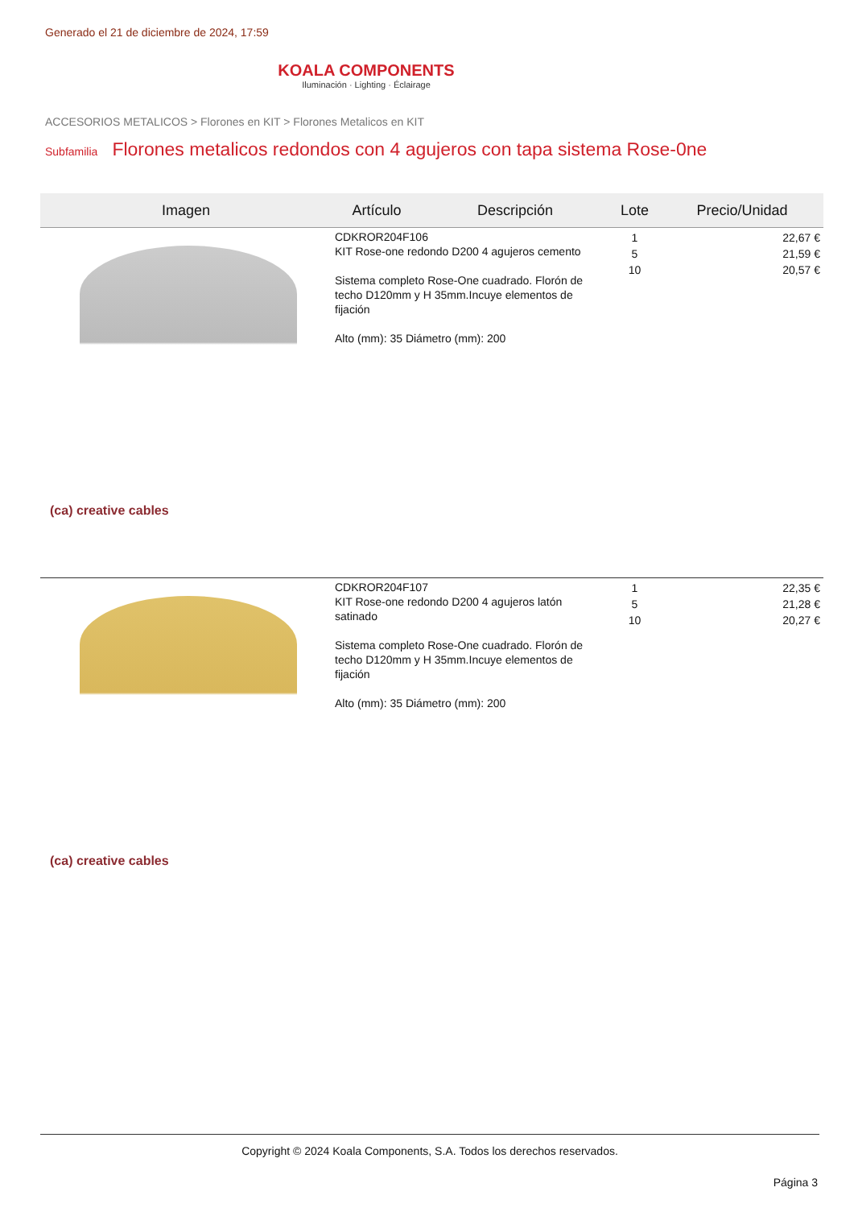Generado el 21 de diciembre de 2024, 17:59
KOALA COMPONENTS
Iluminación · Lighting · Éclairage
ACCESORIOS METALICOS > Florones en KIT > Florones Metalicos en KIT
Subfamilia Florones metalicos redondos con 4 agujeros con tapa sistema Rose-0ne
| Imagen | Artículo | Descripción | Lote | Precio/Unidad |
| --- | --- | --- | --- | --- |
| (ca) creative cables | CDKROR204F106 KIT Rose-one redondo D200 4 agujeros cemento Sistema completo Rose-One cuadrado. Florón de techo D120mm y H 35mm.Incuye elementos de fijación Alto (mm): 35 Diámetro (mm): 200 | | 1 5 10 | 22,67 € 21,59 € 20,57 € |
| (ca) creative cables | CDKROR204F107 KIT Rose-one redondo D200 4 agujeros latón satinado Sistema completo Rose-One cuadrado. Florón de techo D120mm y H 35mm.Incuye elementos de fijación Alto (mm): 35 Diámetro (mm): 200 | | 1 5 10 | 22,35 € 21,28 € 20,27 € |
Copyright © 2024 Koala Components, S.A. Todos los derechos reservados.
Página 3